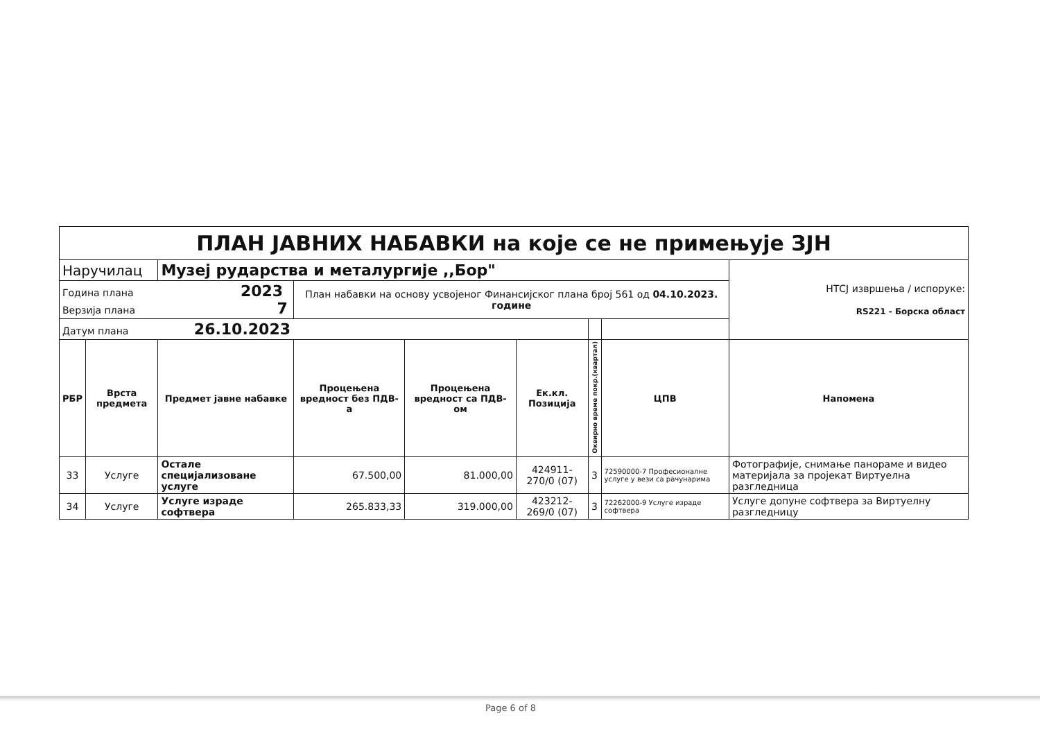| ПЛАН ЈАВНИХ НАБАВКИ на које се не примењује ЗЈН | | | | | | | | |
| Наручилац | | Музеј рударства и металургије ,,Бор" | | | | | | НТСЈ извршења / испоруке: RS221 - Борска област |
| Година плана 2023 Верзија плана 7 | | | План набавки на основу усвојеног Финансијског плана број 561 од 04.10.2023. године | | | | | |
| Датум плана 26.10.2023 | | | | | | | | |
| РБР | Врста предмета | Предмет јавне набавке | Процењена вредност без ПДВ-а | Процењена вредност са ПДВ-ом | Ек.кл. Позиција | Оквирно време покр.(квартал) | ЦПВ | Напомена |
| 33 | Услуге | Остале специјализоване услуге | 67.500,00 | 81.000,00 | 424911-270/0 (07) | 3 | 72590000-7 Професионалне услуге у вези са рачунарима | Фотографије, снимање панораме и видео материјала за пројекат Виртуелна разгледница |
| 34 | Услуге | Услуге израде софтвера | 265.833,33 | 319.000,00 | 423212-269/0 (07) | 3 | 72262000-9 Услуге израде софтвера | Услуге допуне софтвера за Виртуелну разгледницу |
Page 6 of 8